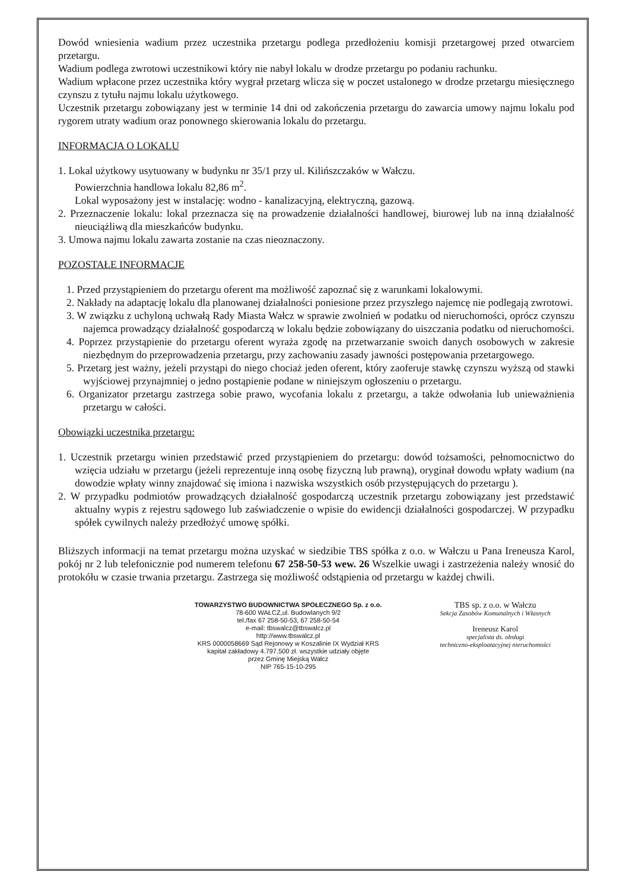Dowód wniesienia wadium przez uczestnika przetargu podlega przedłożeniu komisji przetargowej przed otwarciem przetargu.
Wadium podlega zwrotowi uczestnikowi który nie nabył lokalu w drodze przetargu po podaniu rachunku.
Wadium wpłacone przez uczestnika który wygrał przetarg wlicza się w poczet ustalonego w drodze przetargu miesięcznego czynszu z tytułu najmu lokalu użytkowego.
Uczestnik przetargu zobowiązany jest w terminie 14 dni od zakończenia przetargu do zawarcia umowy najmu lokalu pod rygorem utraty wadium oraz ponownego skierowania lokalu do przetargu.
INFORMACJA O LOKALU
1. Lokal użytkowy usytuowany w budynku nr 35/1 przy ul. Kilińszczaków w Wałczu.
Powierzchnia handlowa lokalu 82,86 m<sup>2</sup>.
Lokal wyposażony jest w instalację: wodno - kanalizacyjną, elektryczną, gazową.
2. Przeznaczenie lokalu: lokal przeznacza się na prowadzenie działalności handlowej, biurowej lub na inną działalność nieuciążliwą dla mieszkańców budynku.
3. Umowa najmu lokalu zawarta zostanie na czas nieoznaczony.
POZOSTAŁE INFORMACJE
1. Przed przystąpieniem do przetargu oferent ma możliwość zapoznać się z warunkami lokalowymi.
2. Nakłady na adaptację lokalu dla planowanej działalności poniesione przez przyszłego najemcę nie podlegają zwrotowi.
3. W związku z uchyloną uchwałą Rady Miasta Wałcz w sprawie zwolnień w podatku od nieruchomości, oprócz czynszu najemca prowadzący działalność gospodarczą w lokalu będzie zobowiązany do uiszczania podatku od nieruchomości.
4. Poprzez przystąpienie do przetargu oferent wyraża zgodę na przetwarzanie swoich danych osobowych w zakresie niezbędnym do przeprowadzenia przetargu, przy zachowaniu zasady jawności postępowania przetargowego.
5. Przetarg jest ważny, jeżeli przystąpi do niego chociaż jeden oferent, który zaoferuje stawkę czynszu wyższą od stawki wyjściowej przynajmniej o jedno postąpienie podane w niniejszym ogłoszeniu o przetargu.
6. Organizator przetargu zastrzega sobie prawo, wycofania lokalu z przetargu, a także odwołania lub unieważnienia przetargu w całości.
Obowiązki uczestnika przetargu:
1. Uczestnik przetargu winien przedstawić przed przystąpieniem do przetargu: dowód tożsamości, pełnomocnictwo do wzięcia udziału w przetargu (jeżeli reprezentuje inną osobę fizyczną lub prawną), oryginał dowodu wpłaty wadium (na dowodzie wpłaty winny znajdować się imiona i nazwiska wszystkich osób przystępujących do przetargu ).
2. W przypadku podmiotów prowadzących działalność gospodarczą uczestnik przetargu zobowiązany jest przedstawić aktualny wypis z rejestru sądowego lub zaświadczenie o wpisie do ewidencji działalności gospodarczej. W przypadku spółek cywilnych należy przedłożyć umowę spółki.
Bliższych informacji na temat przetargu można uzyskać w siedzibie TBS spółka z o.o. w Wałczu u Pana Ireneusza Karol, pokój nr 2 lub telefonicznie pod numerem telefonu 67 258-50-53 wew. 26 Wszelkie uwagi i zastrzeżenia należy wnosić do protokółu w czasie trwania przetargu. Zastrzega się możliwość odstąpienia od przetargu w każdej chwili.
TOWARZYSTWO BUDOWNICTWA SPOŁECZNEGO Sp. z o.o.
78-600 WAŁCZ,ul. Budowlanych 9/2
tel./fax 67 258-50-53, 67 258-50-54
e-mail: tbswalcz@tbswalcz.pl
http://www.tbswalcz.pl
KRS 0000058669 Sąd Rejonowy w Koszalinie IX Wydział KRS
kapitał zakładowy 4.797.500 zł. wszystkie udziały objęte
przez Gminę Miejską Wałcz
NIP 765-15-10-295
TBS sp. z o.o. w Wałczu
Sekcja Zasobów Komunalnych i Własnych
Ireneusz Karol
specjalista ds. obsługi
techniczno-eksploatacyjnej nieruchomości